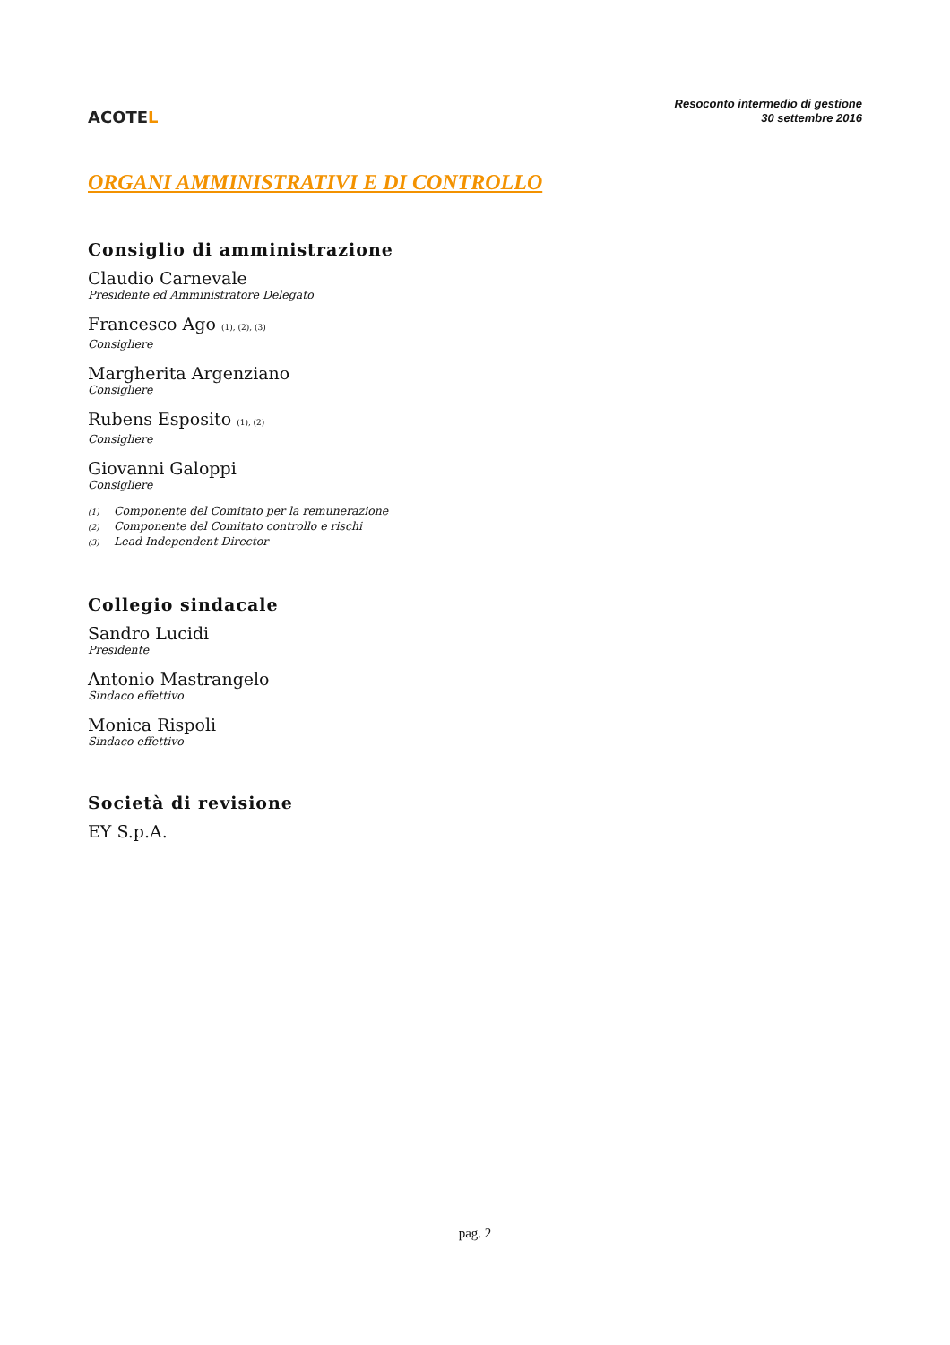ACOTEL
Resoconto intermedio di gestione
30 settembre 2016
ORGANI AMMINISTRATIVI E DI CONTROLLO
Consiglio di amministrazione
Claudio Carnevale
Presidente ed Amministratore Delegato
Francesco Ago <sup>(1), (2), (3)</sup>
Consigliere
Margherita Argenziano
Consigliere
Rubens Esposito <sup>(1), (2)</sup>
Consigliere
Giovanni Galoppi
Consigliere
(1) Componente del Comitato per la remunerazione
(2) Componente del Comitato controllo e rischi
(3) Lead Independent Director
Collegio sindacale
Sandro Lucidi
Presidente
Antonio Mastrangelo
Sindaco effettivo
Monica Rispoli
Sindaco effettivo
Società di revisione
EY S.p.A.
pag. 2